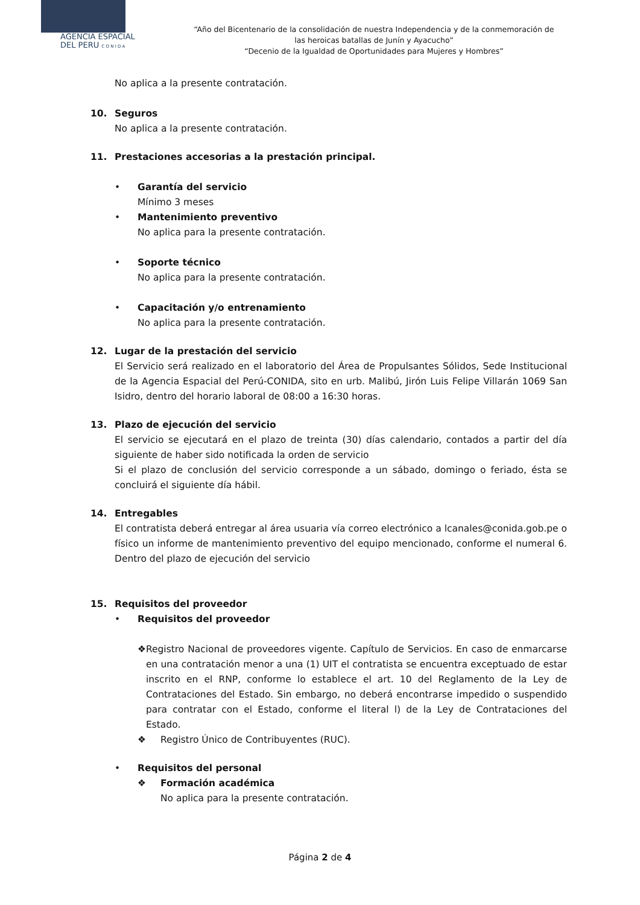AGENCIA ESPACIAL
DEL PERU C O N I D A
“Año del Bicentenario de la consolidación de nuestra Independencia y de la conmemoración de las heroicas batallas de Junín y Ayacucho”
“Decenio de la Igualdad de Oportunidades para Mujeres y Hombres”
No aplica a la presente contratación.
10. Seguros
No aplica a la presente contratación.
11. Prestaciones accesorias a la prestación principal.
• Garantía del servicio
Mínimo 3 meses
• Mantenimiento preventivo
No aplica para la presente contratación.
• Soporte técnico
No aplica para la presente contratación.
• Capacitación y/o entrenamiento
No aplica para la presente contratación.
12. Lugar de la prestación del servicio
El Servicio será realizado en el laboratorio del Área de Propulsantes Sólidos, Sede Institucional de la Agencia Espacial del Perú-CONIDA, sito en urb. Malibú, Jirón Luis Felipe Villarán 1069 San Isidro, dentro del horario laboral de 08:00 a 16:30 horas.
13. Plazo de ejecución del servicio
El servicio se ejecutará en el plazo de treinta (30) días calendario, contados a partir del día siguiente de haber sido notificada la orden de servicio
Si el plazo de conclusión del servicio corresponde a un sábado, domingo o feriado, ésta se concluirá el siguiente día hábil.
14. Entregables
El contratista deberá entregar al área usuaria vía correo electrónico a lcanales@conida.gob.pe o físico un informe de mantenimiento preventivo del equipo mencionado, conforme el numeral 6. Dentro del plazo de ejecución del servicio
15. Requisitos del proveedor
• Requisitos del proveedor
❖ Registro Nacional de proveedores vigente. Capítulo de Servicios. En caso de enmarcarse en una contratación menor a una (1) UIT el contratista se encuentra exceptuado de estar inscrito en el RNP, conforme lo establece el art. 10 del Reglamento de la Ley de Contrataciones del Estado. Sin embargo, no deberá encontrarse impedido o suspendido para contratar con el Estado, conforme el literal l) de la Ley de Contrataciones del Estado.
❖ Registro Único de Contribuyentes (RUC).
• Requisitos del personal
❖ Formación académica
No aplica para la presente contratación.
Página 2 de 4